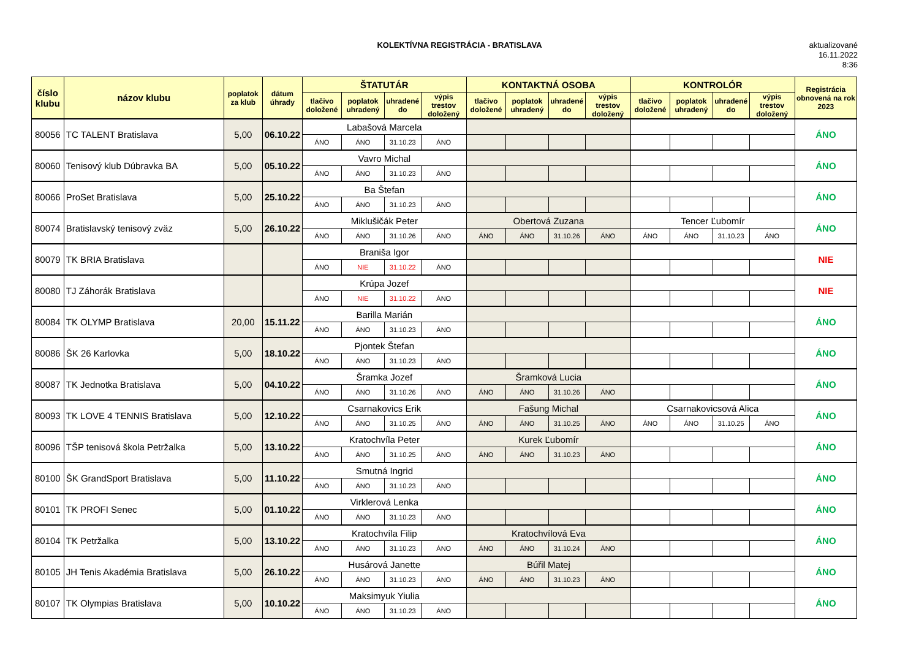KOLEKTÍVNA REGISTRÁCIA - BRATISLAVA
aktualizované
16.11.2022
8:36
| číslo klubu | názov klubu | poplatok za klub | dátum úhrady | ŠTATUTÁR | | | | KONTAKTNÁ OSOBA | | | | KONTROLÓR | | | | Registrácia obnovená na rok 2023 |
| --- | --- | --- | --- | --- | --- | --- | --- | --- | --- | --- | --- | --- | --- | --- | --- | --- |
| | | | | tlačivo doložené | poplatok uhradený | uhradené do | výpis trestov doložený | tlačivo doložené | poplatok uhradený | uhradené do | výpis trestov doložený | tlačivo doložené | poplatok uhradený | uhradené do | výpis trestov doložený | |
| 80056 | TC TALENT Bratislava | 5,00 | 06.10.22 | Labašová Marcela | | | | | | | | | | | | ÁNO |
| | | | | ÁNO | ÁNO | 31.10.23 | ÁNO | | | | | | | | | |
| 80060 | Tenisový klub Dúbravka BA | 5,00 | 05.10.22 | Vavro Michal | | | | | | | | | | | | ÁNO |
| | | | | ÁNO | ÁNO | 31.10.23 | ÁNO | | | | | | | | | |
| 80066 | ProSet Bratislava | 5,00 | 25.10.22 | Ba Štefan | | | | | | | | | | | | ÁNO |
| | | | | ÁNO | ÁNO | 31.10.23 | ÁNO | | | | | | | | | |
| 80074 | Bratislavský tenisový zväz | 5,00 | 26.10.22 | Miklušičák Peter | | | | Obertová Zuzana | | | | Tencer Ľubomír | | | | ÁNO |
| | | | | ÁNO | ÁNO | 31.10.26 | ÁNO | ÁNO | ÁNO | 31.10.26 | ÁNO | ÁNO | ÁNO | 31.10.23 | ÁNO | |
| 80079 | TK BRIA Bratislava | | | Braniša Igor | | | | | | | | | | | | NIE |
| | | | | ÁNO | NIE | 31.10.22 | ÁNO | | | | | | | | | |
| 80080 | TJ Záhorák Bratislava | | | Krúpa Jozef | | | | | | | | | | | | NIE |
| | | | | ÁNO | NIE | 31.10.22 | ÁNO | | | | | | | | | |
| 80084 | TK OLYMP Bratislava | 20,00 | 15.11.22 | Barilla Marián | | | | | | | | | | | | ÁNO |
| | | | | ÁNO | ÁNO | 31.10.23 | ÁNO | | | | | | | | | |
| 80086 | ŠK 26 Karlovka | 5,00 | 18.10.22 | Pjontek Štefan | | | | | | | | | | | | ÁNO |
| | | | | ÁNO | ÁNO | 31.10.23 | ÁNO | | | | | | | | | |
| 80087 | TK Jednotka Bratislava | 5,00 | 04.10.22 | Šramka Jozef | | | | Šramková Lucia | | | | | | | | ÁNO |
| | | | | ÁNO | ÁNO | 31.10.26 | ÁNO | ÁNO | ÁNO | 31.10.26 | ÁNO | | | | | |
| 80093 | TK LOVE 4 TENNIS Bratislava | 5,00 | 12.10.22 | Csarnakovics Erik | | | | Fašung Michal | | | | Csarnakovicsová Alica | | | | ÁNO |
| | | | | ÁNO | ÁNO | 31.10.25 | ÁNO | ÁNO | ÁNO | 31.10.25 | ÁNO | ÁNO | ÁNO | 31.10.25 | ÁNO | |
| 80096 | TŠP tenisová škola Petržalka | 5,00 | 13.10.22 | Kratochvíla Peter | | | | Kurek Ľubomír | | | | | | | | ÁNO |
| | | | | ÁNO | ÁNO | 31.10.25 | ÁNO | ÁNO | ÁNO | 31.10.23 | ÁNO | | | | | |
| 80100 | ŠK GrandSport Bratislava | 5,00 | 11.10.22 | Smutná Ingrid | | | | | | | | | | | | ÁNO |
| | | | | ÁNO | ÁNO | 31.10.23 | ÁNO | | | | | | | | | |
| 80101 | TK PROFI Senec | 5,00 | 01.10.22 | Virklerová Lenka | | | | | | | | | | | | ÁNO |
| | | | | ÁNO | ÁNO | 31.10.23 | ÁNO | | | | | | | | | |
| 80104 | TK Petržalka | 5,00 | 13.10.22 | Kratochvíla Filip | | | | Kratochvílová Eva | | | | | | | | ÁNO |
| | | | | ÁNO | ÁNO | 31.10.23 | ÁNO | ÁNO | ÁNO | 31.10.24 | ÁNO | | | | | |
| 80105 | JH Tenis Akadémia Bratislava | 5,00 | 26.10.22 | Husárová Janette | | | | Búřil Matej | | | | | | | | ÁNO |
| | | | | ÁNO | ÁNO | 31.10.23 | ÁNO | ÁNO | ÁNO | 31.10.23 | ÁNO | | | | | |
| 80107 | TK Olympias Bratislava | 5,00 | 10.10.22 | Maksimyuk Yiulia | | | | | | | | | | | | ÁNO |
| | | | | ÁNO | ÁNO | 31.10.23 | ÁNO | | | | | | | | | |